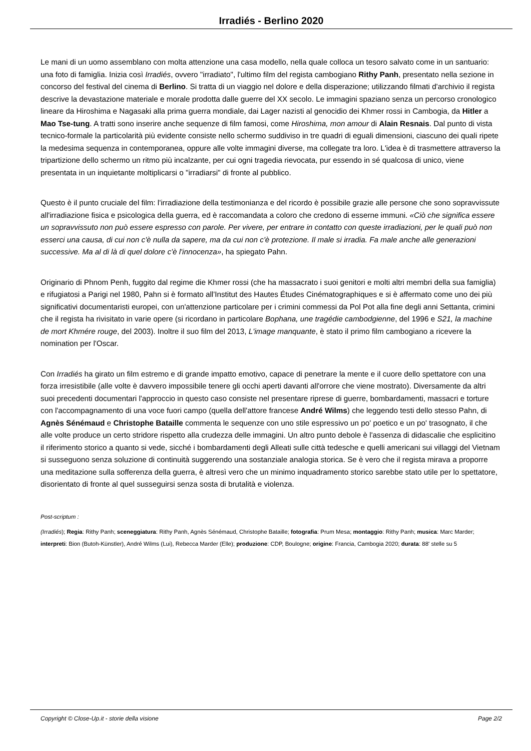Irradiés - Berlino 2020
Le mani di un uomo assemblano con molta attenzione una casa modello, nella quale colloca un tesoro salvato come in un santuario: una foto di famiglia. Inizia così Irradiés, ovvero "irradiato", l'ultimo film del regista cambogiano Rithy Panh, presentato nella sezione in concorso del festival del cinema di Berlino. Si tratta di un viaggio nel dolore e della disperazione; utilizzando filmati d'archivio il regista descrive la devastazione materiale e morale prodotta dalle guerre del XX secolo. Le immagini spaziano senza un percorso cronologico lineare da Hiroshima e Nagasaki alla prima guerra mondiale, dai Lager nazisti al genocidio dei Khmer rossi in Cambogia, da Hitler a Mao Tse-tung. A tratti sono inserire anche sequenze di film famosi, come Hiroshima, mon amour di Alain Resnais. Dal punto di vista tecnico-formale la particolarità più evidente consiste nello schermo suddiviso in tre quadri di eguali dimensioni, ciascuno dei quali ripete la medesima sequenza in contemporanea, oppure alle volte immagini diverse, ma collegate tra loro. L'idea è di trasmettere attraverso la tripartizione dello schermo un ritmo più incalzante, per cui ogni tragedia rievocata, pur essendo in sé qualcosa di unico, viene presentata in un inquietante moltiplicarsi o "irradiarsi" di fronte al pubblico.
Questo è il punto cruciale del film: l'irradiazione della testimonianza e del ricordo è possibile grazie alle persone che sono sopravvissute all'irradiazione fisica e psicologica della guerra, ed è raccomandata a coloro che credono di esserne immuni. «Ciò che significa essere un sopravvissuto non può essere espresso con parole. Per vivere, per entrare in contatto con queste irradiazioni, per le quali può non esserci una causa, di cui non c'è nulla da sapere, ma da cui non c'è protezione. Il male si irradia. Fa male anche alle generazioni successive. Ma al di là di quel dolore c'è l'innocenza», ha spiegato Pahn.
Originario di Phnom Penh, fuggito dal regime die Khmer rossi (che ha massacrato i suoi genitori e molti altri membri della sua famiglia) e rifugiatosi a Parigi nel 1980, Pahn si è formato all'Institut des Hautes Études Cinématographiques e si è affermato come uno dei più significativi documentaristi europei, con un'attenzione particolare per i crimini commessi da Pol Pot alla fine degli anni Settanta, crimini che il regista ha rivisitato in varie opere (si ricordano in particolare Bophana, une tragédie cambodgienne, del 1996 e S21, la machine de mort Khmére rouge, del 2003). Inoltre il suo film del 2013, L'image manquante, è stato il primo film cambogiano a ricevere la nomination per l'Oscar.
Con Irradiés ha girato un film estremo e di grande impatto emotivo, capace di penetrare la mente e il cuore dello spettatore con una forza irresistibile (alle volte è davvero impossibile tenere gli occhi aperti davanti all'orrore che viene mostrato). Diversamente da altri suoi precedenti documentari l'approccio in questo caso consiste nel presentare riprese di guerre, bombardamenti, massacri e torture con l'accompagnamento di una voce fuori campo (quella dell'attore francese André Wilms) che leggendo testi dello stesso Pahn, di Agnès Sénémaud e Christophe Bataille commenta le sequenze con uno stile espressivo un po' poetico e un po' trasognato, il che alle volte produce un certo stridore rispetto alla crudezza delle immagini. Un altro punto debole è l'assenza di didascalie che esplicitino il riferimento storico a quanto si vede, sicché i bombardamenti degli Alleati sulle città tedesche e quelli americani sui villaggi del Vietnam si susseguono senza soluzione di continuità suggerendo una sostanziale analogia storica. Se è vero che il regista mirava a proporre una meditazione sulla sofferenza della guerra, è altresì vero che un minimo inquadramento storico sarebbe stato utile per lo spettatore, disorientato di fronte al quel susseguirsi senza sosta di brutalità e violenza.
Post-scriptum :
(Irradiés); Regia: Rithy Panh; sceneggiatura: Rithy Panh, Agnès Sénémaud, Christophe Bataille; fotografia: Prum Mesa; montaggio: Rithy Panh; musica: Marc Marder; interpreti: Bion (Butoh-Künstler), André Wilms (Lui), Rebecca Marder (Elle); produzione: CDP, Boulogne; origine: Francia, Cambogia 2020; durata: 88' stelle su 5
Copyright © Close-Up.it - storie della visione Page 2/2